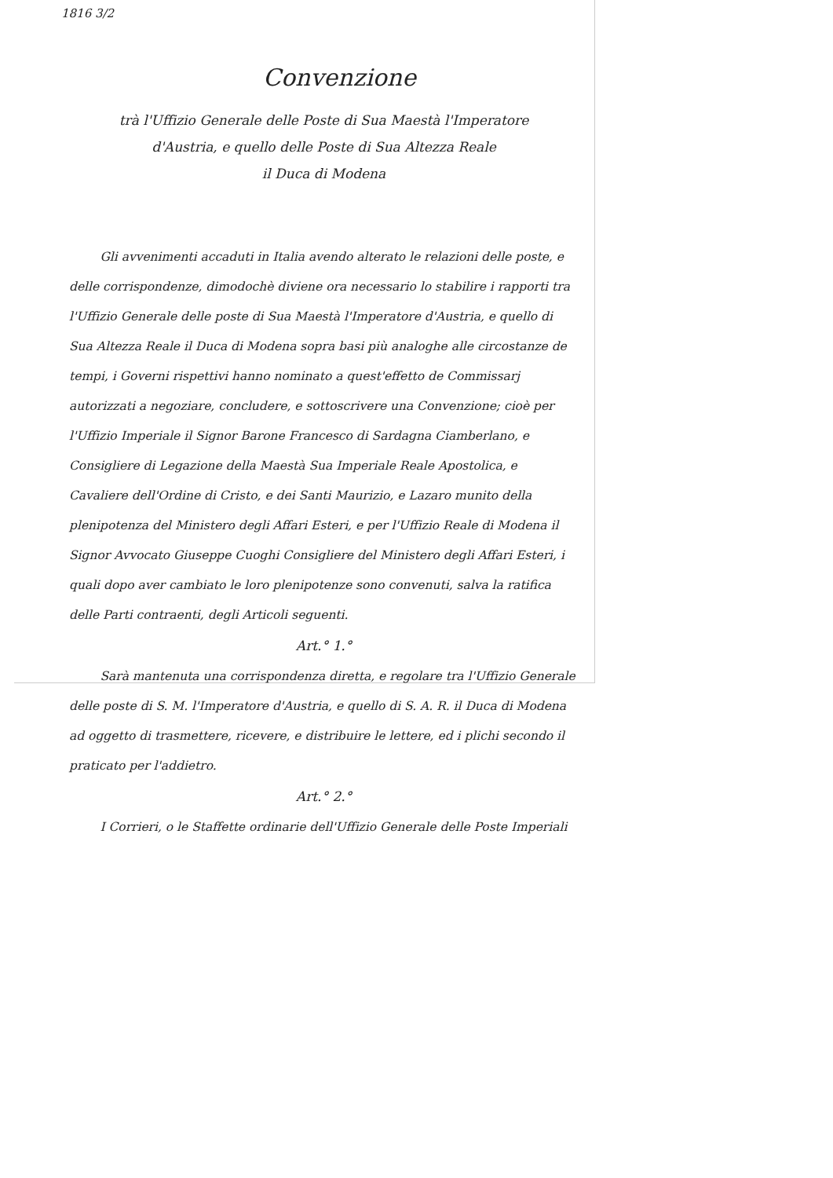1816 3/2
Convenzione
trà l'Uffizio Generale delle Poste di Sua Maestà l'Imperatore
d'Austria, e quello delle Poste di Sua Altezza Reale
il Duca di Modena
Gli avvenimenti accaduti in Italia avendo alterato le relazioni delle poste, e delle corrispondenze, dimodochè diviene ora necessario lo stabilire i rapporti tra l'Uffizio Generale delle poste di Sua Maestà l'Imperatore d'Austria, e quello di Sua Altezza Reale il Duca di Modena sopra basi più analoghe alle circostanze de tempi, i Governi rispettivi hanno nominato a quest'effetto de Commissarj autorizzati a negoziare, concludere, e sottoscrivere una Convenzione; cioè per l'Uffizio Imperiale il Signor Barone Francesco di Sardagna Ciamberlano, e Consigliere di Legazione della Maestà Sua Imperiale Reale Apostolica, e Cavaliere dell'Ordine di Cristo, e dei Santi Maurizio, e Lazaro munito della plenipotenza del Ministero degli Affari Esteri, e per l'Uffizio Reale di Modena il Signor Avvocato Giuseppe Cuoghi Consigliere del Ministero degli Affari Esteri, i quali dopo aver cambiato le loro plenipotenze sono convenuti, salva la ratifica delle Parti contraenti, degli Articoli seguenti.
Art.° 1.°
Sarà mantenuta una corrispondenza diretta, e regolare tra l'Uffizio Generale delle poste di S. M. l'Imperatore d'Austria, e quello di S. A. R. il Duca di Modena ad oggetto di trasmettere, ricevere, e distribuire le lettere, ed i plichi secondo il praticato per l'addietro.
Art.° 2.°
I Corrieri, o le Staffette ordinarie dell'Uffizio Generale delle Poste Imperiali